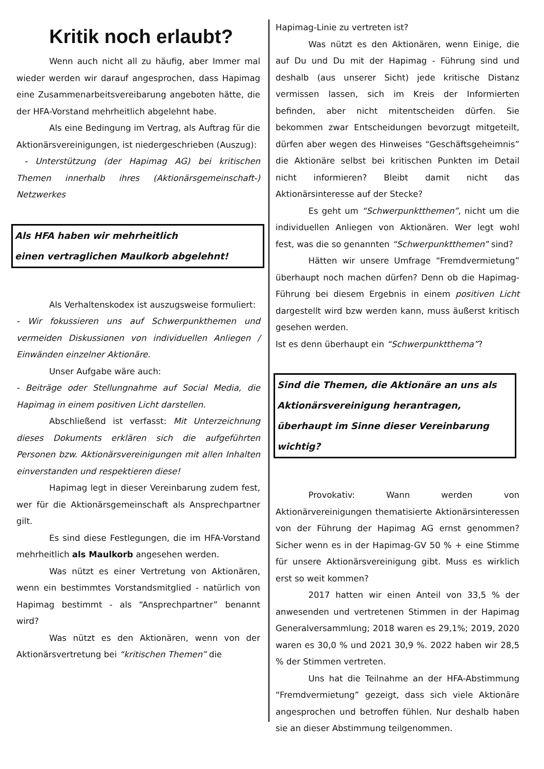Kritik noch erlaubt?
Wenn auch nicht all zu häufig, aber Immer mal wieder werden wir darauf angesprochen, dass Hapimag eine Zusammenarbeitsvereibarung angeboten hätte, die der HFA-Vorstand mehrheitlich abgelehnt habe.
Als eine Bedingung im Vertrag, als Auftrag für die Aktionärsvereinigungen, ist niedergeschrieben (Auszug):
- Unterstützung (der Hapimag AG) bei kritischen Themen innerhalb ihres (Aktionärsgemeinschaft-) Netzwerkes
Als HFA haben wir mehrheitlich
einen vertraglichen Maulkorb abgelehnt!
Als Verhaltenskodex ist auszugsweise formuliert:
- Wir fokussieren uns auf Schwerpunkthemen und vermeiden Diskussionen von individuellen Anliegen / Einwänden einzelner Aktionäre.
Unser Aufgabe wäre auch:
- Beiträge oder Stellungnahme auf Social Media, die Hapimag in einem positiven Licht darstellen.
Abschließend ist verfasst: Mit Unterzeichnung dieses Dokuments erklären sich die aufgeführten Personen bzw. Aktionärsvereinigungen mit allen Inhalten einverstanden und respektieren diese!
Hapimag legt in dieser Vereinbarung zudem fest, wer für die Aktionärsgemeinschaft als Ansprechpartner gilt.
Es sind diese Festlegungen, die im HFA-Vorstand mehrheitlich als Maulkorb angesehen werden.
Was nützt es einer Vertretung von Aktionären, wenn ein bestimmtes Vorstandsmitglied - natürlich von Hapimag bestimmt - als “Ansprechpartner” benannt wird?
Was nützt es den Aktionären, wenn von der Aktionärsvertretung bei “kritischen Themen” die
Hapimag-Linie zu vertreten ist?
Was nützt es den Aktionären, wenn Einige, die auf Du und Du mit der Hapimag - Führung sind und deshalb (aus unserer Sicht) jede kritische Distanz vermissen lassen, sich im Kreis der Informierten befinden, aber nicht mitentscheiden dürfen. Sie bekommen zwar Entscheidungen bevorzugt mitgeteilt, dürfen aber wegen des Hinweises “Geschäftsgeheimnis” die Aktionäre selbst bei kritischen Punkten im Detail nicht informieren? Bleibt damit nicht das Aktionärsinteresse auf der Stecke?
Es geht um “Schwerpunktthemen”, nicht um die individuellen Anliegen von Aktionären. Wer legt wohl fest, was die so genannten “Schwerpunktthemen” sind?
Hätten wir unsere Umfrage “Fremdvermietung” überhaupt noch machen dürfen? Denn ob die Hapimag-Führung bei diesem Ergebnis in einem positiven Licht dargestellt wird bzw werden kann, muss äußerst kritisch gesehen werden.
Ist es denn überhaupt ein “Schwerpunktthema”?
Sind die Themen, die Aktionäre an uns als Aktionärsvereinigung herantragen, überhaupt im Sinne dieser Vereinbarung wichtig?
Provokativ: Wann werden von Aktionärvereinigungen thematisierte Aktionärsinteressen von der Führung der Hapimag AG ernst genommen? Sicher wenn es in der Hapimag-GV 50 % + eine Stimme für unsere Aktionärsvereinigung gibt. Muss es wirklich erst so weit kommen?
2017 hatten wir einen Anteil von 33,5 % der anwesenden und vertretenen Stimmen in der Hapimag Generalversammlung; 2018 waren es 29,1%; 2019, 2020 waren es 30,0 % und 2021 30,9 %. 2022 haben wir 28,5 % der Stimmen vertreten.
Uns hat die Teilnahme an der HFA-Abstimmung “Fremdvermietung” gezeigt, dass sich viele Aktionäre angesprochen und betroffen fühlen. Nur deshalb haben sie an dieser Abstimmung teilgenommen.